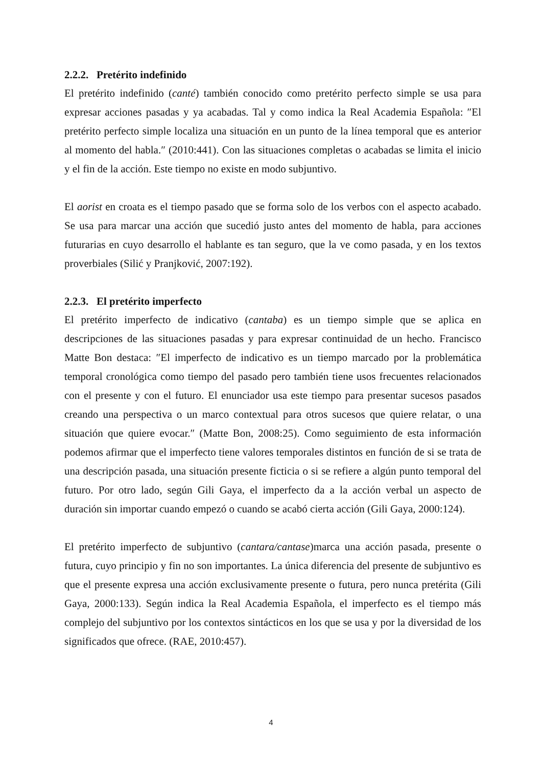2.2.2. Pretérito indefinido
El pretérito indefinido (canté) también conocido como pretérito perfecto simple se usa para expresar acciones pasadas y ya acabadas. Tal y como indica la Real Academia Española: ″El pretérito perfecto simple localiza una situación en un punto de la línea temporal que es anterior al momento del habla.″ (2010:441). Con las situaciones completas o acabadas se limita el inicio y el fin de la acción. Este tiempo no existe en modo subjuntivo.
El aorist en croata es el tiempo pasado que se forma solo de los verbos con el aspecto acabado. Se usa para marcar una acción que sucedió justo antes del momento de habla, para acciones futurarias en cuyo desarrollo el hablante es tan seguro, que la ve como pasada, y en los textos proverbiales (Silić y Pranjković, 2007:192).
2.2.3. El pretérito imperfecto
El pretérito imperfecto de indicativo (cantaba) es un tiempo simple que se aplica en descripciones de las situaciones pasadas y para expresar continuidad de un hecho. Francisco Matte Bon destaca: ″El imperfecto de indicativo es un tiempo marcado por la problemática temporal cronológica como tiempo del pasado pero también tiene usos frecuentes relacionados con el presente y con el futuro. El enunciador usa este tiempo para presentar sucesos pasados creando una perspectiva o un marco contextual para otros sucesos que quiere relatar, o una situación que quiere evocar.″ (Matte Bon, 2008:25). Como seguimiento de esta información podemos afirmar que el imperfecto tiene valores temporales distintos en función de si se trata de una descripción pasada, una situación presente ficticia o si se refiere a algún punto temporal del futuro. Por otro lado, según Gili Gaya, el imperfecto da a la acción verbal un aspecto de duración sin importar cuando empezó o cuando se acabó cierta acción (Gili Gaya, 2000:124).
El pretérito imperfecto de subjuntivo (cantara/cantase)marca una acción pasada, presente o futura, cuyo principio y fin no son importantes. La única diferencia del presente de subjuntivo es que el presente expresa una acción exclusivamente presente o futura, pero nunca pretérita (Gili Gaya, 2000:133). Según indica la Real Academia Española, el imperfecto es el tiempo más complejo del subjuntivo por los contextos sintácticos en los que se usa y por la diversidad de los significados que ofrece. (RAE, 2010:457).
4